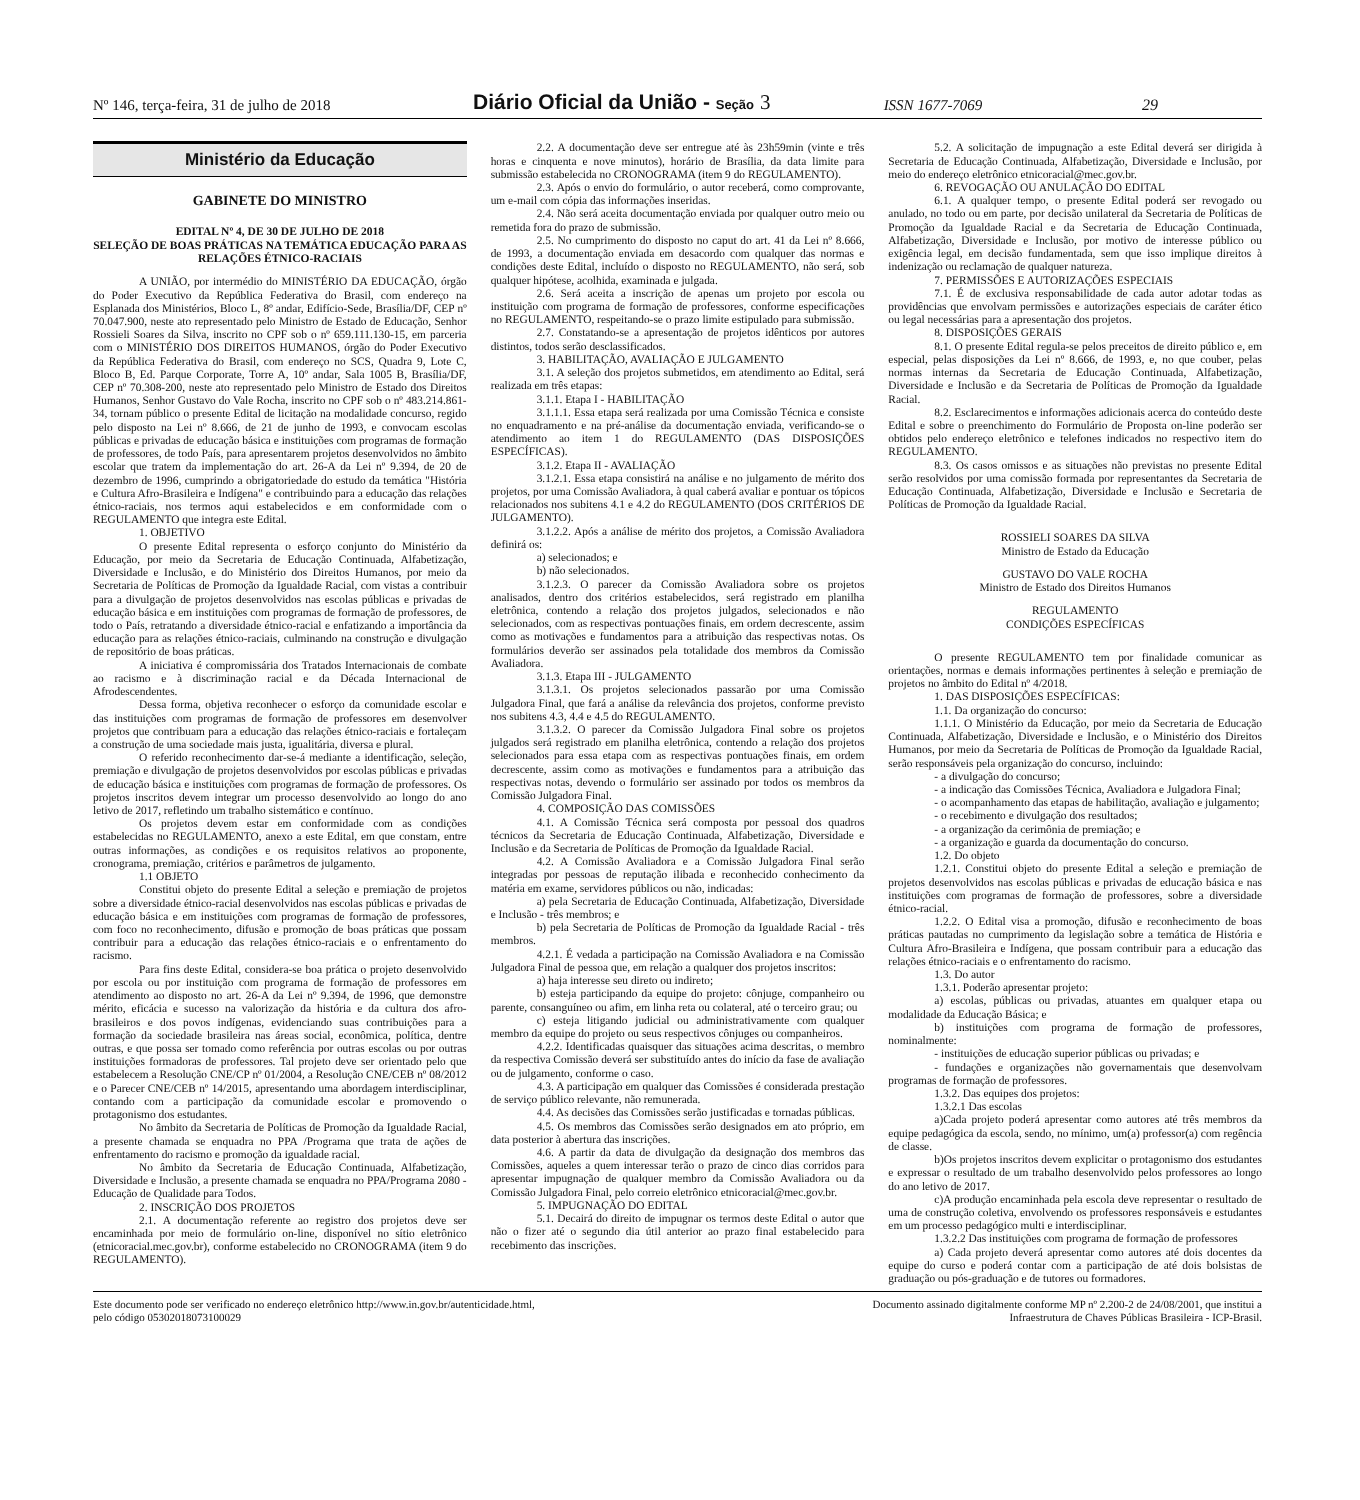Nº 146, terça-feira, 31 de julho de 2018
Diário Oficial da União - Seção 3
ISSN 1677-7069
29
Ministério da Educação
GABINETE DO MINISTRO
EDITAL Nº 4, DE 30 DE JULHO DE 2018
SELEÇÃO DE BOAS PRÁTICAS NA TEMÁTICA EDUCAÇÃO PARA AS RELAÇÕES ÉTNICO-RACIAIS
A UNIÃO, por intermédio do MINISTÉRIO DA EDUCAÇÃO, órgão do Poder Executivo da República Federativa do Brasil, com endereço na Esplanada dos Ministérios, Bloco L, 8º andar, Edifício-Sede, Brasília/DF, CEP nº 70.047.900, neste ato representado pelo Ministro de Estado de Educação, Senhor Rossieli Soares da Silva, inscrito no CPF sob o nº 659.111.130-15, em parceria com o MINISTÉRIO DOS DIREITOS HUMANOS, órgão do Poder Executivo da República Federativa do Brasil, com endereço no SCS, Quadra 9, Lote C, Bloco B, Ed. Parque Corporate, Torre A, 10º andar, Sala 1005 B, Brasília/DF, CEP nº 70.308-200, neste ato representado pelo Ministro de Estado dos Direitos Humanos, Senhor Gustavo do Vale Rocha, inscrito no CPF sob o nº 483.214.861-34, tornam público o presente Edital de licitação na modalidade concurso, regido pelo disposto na Lei nº 8.666, de 21 de junho de 1993, e convocam escolas públicas e privadas de educação básica e instituições com programas de formação de professores, de todo País, para apresentarem projetos desenvolvidos no âmbito escolar que tratem da implementação do art. 26-A da Lei nº 9.394, de 20 de dezembro de 1996, cumprindo a obrigatoriedade do estudo da temática "História e Cultura Afro-Brasileira e Indígena" e contribuindo para a educação das relações étnico-raciais, nos termos aqui estabelecidos e em conformidade com o REGULAMENTO que integra este Edital.
1. OBJETIVO
O presente Edital representa o esforço conjunto do Ministério da Educação, por meio da Secretaria de Educação Continuada, Alfabetização, Diversidade e Inclusão, e do Ministério dos Direitos Humanos, por meio da Secretaria de Políticas de Promoção da Igualdade Racial, com vistas a contribuir para a divulgação de projetos desenvolvidos nas escolas públicas e privadas de educação básica e em instituições com programas de formação de professores, de todo o País, retratando a diversidade étnico-racial e enfatizando a importância da educação para as relações étnico-raciais, culminando na construção e divulgação de repositório de boas práticas.
A iniciativa é compromissária dos Tratados Internacionais de combate ao racismo e à discriminação racial e da Década Internacional de Afrodescendentes.
Dessa forma, objetiva reconhecer o esforço da comunidade escolar e das instituições com programas de formação de professores em desenvolver projetos que contribuam para a educação das relações étnico-raciais e fortaleçam a construção de uma sociedade mais justa, igualitária, diversa e plural.
O referido reconhecimento dar-se-á mediante a identificação, seleção, premiação e divulgação de projetos desenvolvidos por escolas públicas e privadas de educação básica e instituições com programas de formação de professores. Os projetos inscritos devem integrar um processo desenvolvido ao longo do ano letivo de 2017, refletindo um trabalho sistemático e contínuo.
Os projetos devem estar em conformidade com as condições estabelecidas no REGULAMENTO, anexo a este Edital, em que constam, entre outras informações, as condições e os requisitos relativos ao proponente, cronograma, premiação, critérios e parâmetros de julgamento.
1.1 OBJETO
Constitui objeto do presente Edital a seleção e premiação de projetos sobre a diversidade étnico-racial desenvolvidos nas escolas públicas e privadas de educação básica e em instituições com programas de formação de professores, com foco no reconhecimento, difusão e promoção de boas práticas que possam contribuir para a educação das relações étnico-raciais e o enfrentamento do racismo.
Para fins deste Edital, considera-se boa prática o projeto desenvolvido por escola ou por instituição com programa de formação de professores em atendimento ao disposto no art. 26-A da Lei nº 9.394, de 1996, que demonstre mérito, eficácia e sucesso na valorização da história e da cultura dos afro-brasileiros e dos povos indígenas, evidenciando suas contribuições para a formação da sociedade brasileira nas áreas social, econômica, política, dentre outras, e que possa ser tomado como referência por outras escolas ou por outras instituições formadoras de professores. Tal projeto deve ser orientado pelo que estabelecem a Resolução CNE/CP nº 01/2004, a Resolução CNE/CEB nº 08/2012 e o Parecer CNE/CEB nº 14/2015, apresentando uma abordagem interdisciplinar, contando com a participação da comunidade escolar e promovendo o protagonismo dos estudantes.
No âmbito da Secretaria de Políticas de Promoção da Igualdade Racial, a presente chamada se enquadra no PPA /Programa que trata de ações de enfrentamento do racismo e promoção da igualdade racial.
No âmbito da Secretaria de Educação Continuada, Alfabetização, Diversidade e Inclusão, a presente chamada se enquadra no PPA/Programa 2080 - Educação de Qualidade para Todos.
2. INSCRIÇÃO DOS PROJETOS
2.1. A documentação referente ao registro dos projetos deve ser encaminhada por meio de formulário on-line, disponível no sítio eletrônico (etnicoracial.mec.gov.br), conforme estabelecido no CRONOGRAMA (item 9 do REGULAMENTO).
2.2. A documentação deve ser entregue até às 23h59min (vinte e três horas e cinquenta e nove minutos), horário de Brasília, da data limite para submissão estabelecida no CRONOGRAMA (item 9 do REGULAMENTO).
2.3. Após o envio do formulário, o autor receberá, como comprovante, um e-mail com cópia das informações inseridas.
2.4. Não será aceita documentação enviada por qualquer outro meio ou remetida fora do prazo de submissão.
2.5. No cumprimento do disposto no caput do art. 41 da Lei nº 8.666, de 1993, a documentação enviada em desacordo com qualquer das normas e condições deste Edital, incluído o disposto no REGULAMENTO, não será, sob qualquer hipótese, acolhida, examinada e julgada.
2.6. Será aceita a inscrição de apenas um projeto por escola ou instituição com programa de formação de professores, conforme especificações no REGULAMENTO, respeitando-se o prazo limite estipulado para submissão.
2.7. Constatando-se a apresentação de projetos idênticos por autores distintos, todos serão desclassificados.
3. HABILITAÇÃO, AVALIAÇÃO E JULGAMENTO
3.1. A seleção dos projetos submetidos, em atendimento ao Edital, será realizada em três etapas:
3.1.1. Etapa I - HABILITAÇÃO
3.1.1.1. Essa etapa será realizada por uma Comissão Técnica e consiste no enquadramento e na pré-análise da documentação enviada, verificando-se o atendimento ao item 1 do REGULAMENTO (DAS DISPOSIÇÕES ESPECÍFICAS).
3.1.2. Etapa II - AVALIAÇÃO
3.1.2.1. Essa etapa consistirá na análise e no julgamento de mérito dos projetos, por uma Comissão Avaliadora, à qual caberá avaliar e pontuar os tópicos relacionados nos subitens 4.1 e 4.2 do REGULAMENTO (DOS CRITÉRIOS DE JULGAMENTO).
3.1.2.2. Após a análise de mérito dos projetos, a Comissão Avaliadora definirá os:
a) selecionados; e
b) não selecionados.
3.1.2.3. O parecer da Comissão Avaliadora sobre os projetos analisados, dentro dos critérios estabelecidos, será registrado em planilha eletrônica, contendo a relação dos projetos julgados, selecionados e não selecionados, com as respectivas pontuações finais, em ordem decrescente, assim como as motivações e fundamentos para a atribuição das respectivas notas. Os formulários deverão ser assinados pela totalidade dos membros da Comissão Avaliadora.
3.1.3. Etapa III - JULGAMENTO
3.1.3.1. Os projetos selecionados passarão por uma Comissão Julgadora Final, que fará a análise da relevância dos projetos, conforme previsto nos subitens 4.3, 4.4 e 4.5 do REGULAMENTO.
3.1.3.2. O parecer da Comissão Julgadora Final sobre os projetos julgados será registrado em planilha eletrônica, contendo a relação dos projetos selecionados para essa etapa com as respectivas pontuações finais, em ordem decrescente, assim como as motivações e fundamentos para a atribuição das respectivas notas, devendo o formulário ser assinado por todos os membros da Comissão Julgadora Final.
4. COMPOSIÇÃO DAS COMISSÕES
4.1. A Comissão Técnica será composta por pessoal dos quadros técnicos da Secretaria de Educação Continuada, Alfabetização, Diversidade e Inclusão e da Secretaria de Políticas de Promoção da Igualdade Racial.
4.2. A Comissão Avaliadora e a Comissão Julgadora Final serão integradas por pessoas de reputação ilibada e reconhecido conhecimento da matéria em exame, servidores públicos ou não, indicadas:
a) pela Secretaria de Educação Continuada, Alfabetização, Diversidade e Inclusão - três membros; e
b) pela Secretaria de Políticas de Promoção da Igualdade Racial - três membros.
4.2.1. É vedada a participação na Comissão Avaliadora e na Comissão Julgadora Final de pessoa que, em relação a qualquer dos projetos inscritos:
a) haja interesse seu direto ou indireto;
b) esteja participando da equipe do projeto: cônjuge, companheiro ou parente, consanguíneo ou afim, em linha reta ou colateral, até o terceiro grau; ou
c) esteja litigando judicial ou administrativamente com qualquer membro da equipe do projeto ou seus respectivos cônjuges ou companheiros.
4.2.2. Identificadas quaisquer das situações acima descritas, o membro da respectiva Comissão deverá ser substituído antes do início da fase de avaliação ou de julgamento, conforme o caso.
4.3. A participação em qualquer das Comissões é considerada prestação de serviço público relevante, não remunerada.
4.4. As decisões das Comissões serão justificadas e tornadas públicas.
4.5. Os membros das Comissões serão designados em ato próprio, em data posterior à abertura das inscrições.
4.6. A partir da data de divulgação da designação dos membros das Comissões, aqueles a quem interessar terão o prazo de cinco dias corridos para apresentar impugnação de qualquer membro da Comissão Avaliadora ou da Comissão Julgadora Final, pelo correio eletrônico etnicoracial@mec.gov.br.
5. IMPUGNAÇÃO DO EDITAL
5.1. Decairá do direito de impugnar os termos deste Edital o autor que não o fizer até o segundo dia útil anterior ao prazo final estabelecido para recebimento das inscrições.
5.2. A solicitação de impugnação a este Edital deverá ser dirigida à Secretaria de Educação Continuada, Alfabetização, Diversidade e Inclusão, por meio do endereço eletrônico etnicoracial@mec.gov.br.
6. REVOGAÇÃO OU ANULAÇÃO DO EDITAL
6.1. A qualquer tempo, o presente Edital poderá ser revogado ou anulado, no todo ou em parte, por decisão unilateral da Secretaria de Políticas de Promoção da Igualdade Racial e da Secretaria de Educação Continuada, Alfabetização, Diversidade e Inclusão, por motivo de interesse público ou exigência legal, em decisão fundamentada, sem que isso implique direitos à indenização ou reclamação de qualquer natureza.
7. PERMISSÕES E AUTORIZAÇÕES ESPECIAIS
7.1. É de exclusiva responsabilidade de cada autor adotar todas as providências que envolvam permissões e autorizações especiais de caráter ético ou legal necessárias para a apresentação dos projetos.
8. DISPOSIÇÕES GERAIS
8.1. O presente Edital regula-se pelos preceitos de direito público e, em especial, pelas disposições da Lei nº 8.666, de 1993, e, no que couber, pelas normas internas da Secretaria de Educação Continuada, Alfabetização, Diversidade e Inclusão e da Secretaria de Políticas de Promoção da Igualdade Racial.
8.2. Esclarecimentos e informações adicionais acerca do conteúdo deste Edital e sobre o preenchimento do Formulário de Proposta on-line poderão ser obtidos pelo endereço eletrônico e telefones indicados no respectivo item do REGULAMENTO.
8.3. Os casos omissos e as situações não previstas no presente Edital serão resolvidos por uma comissão formada por representantes da Secretaria de Educação Continuada, Alfabetização, Diversidade e Inclusão e Secretaria de Políticas de Promoção da Igualdade Racial.
ROSSIELI SOARES DA SILVA
Ministro de Estado da Educação
GUSTAVO DO VALE ROCHA
Ministro de Estado dos Direitos Humanos
REGULAMENTO
CONDIÇÕES ESPECÍFICAS
O presente REGULAMENTO tem por finalidade comunicar as orientações, normas e demais informações pertinentes à seleção e premiação de projetos no âmbito do Edital nº 4/2018.
1. DAS DISPOSIÇÕES ESPECÍFICAS:
1.1. Da organização do concurso:
1.1.1. O Ministério da Educação, por meio da Secretaria de Educação Continuada, Alfabetização, Diversidade e Inclusão, e o Ministério dos Direitos Humanos, por meio da Secretaria de Políticas de Promoção da Igualdade Racial, serão responsáveis pela organização do concurso, incluindo:
- a divulgação do concurso;
- a indicação das Comissões Técnica, Avaliadora e Julgadora Final;
- o acompanhamento das etapas de habilitação, avaliação e julgamento;
- o recebimento e divulgação dos resultados;
- a organização da cerimônia de premiação; e
- a organização e guarda da documentação do concurso.
1.2. Do objeto
1.2.1. Constitui objeto do presente Edital a seleção e premiação de projetos desenvolvidos nas escolas públicas e privadas de educação básica e nas instituições com programas de formação de professores, sobre a diversidade étnico-racial.
1.2.2. O Edital visa a promoção, difusão e reconhecimento de boas práticas pautadas no cumprimento da legislação sobre a temática de História e Cultura Afro-Brasileira e Indígena, que possam contribuir para a educação das relações étnico-raciais e o enfrentamento do racismo.
1.3. Do autor
1.3.1. Poderão apresentar projeto:
a) escolas, públicas ou privadas, atuantes em qualquer etapa ou modalidade da Educação Básica; e
b) instituições com programa de formação de professores, nominalmente:
- instituições de educação superior públicas ou privadas; e
- fundações e organizações não governamentais que desenvolvam programas de formação de professores.
1.3.2. Das equipes dos projetos:
1.3.2.1 Das escolas
a)Cada projeto poderá apresentar como autores até três membros da equipe pedagógica da escola, sendo, no mínimo, um(a) professor(a) com regência de classe.
b)Os projetos inscritos devem explicitar o protagonismo dos estudantes e expressar o resultado de um trabalho desenvolvido pelos professores ao longo do ano letivo de 2017.
c)A produção encaminhada pela escola deve representar o resultado de uma de construção coletiva, envolvendo os professores responsáveis e estudantes em um processo pedagógico multi e interdisciplinar.
1.3.2.2 Das instituições com programa de formação de professores
a) Cada projeto deverá apresentar como autores até dois docentes da equipe do curso e poderá contar com a participação de até dois bolsistas de graduação ou pós-graduação e de tutores ou formadores.
Este documento pode ser verificado no endereço eletrônico http://www.in.gov.br/autenticidade.html,
pelo código 05302018073100029
Documento assinado digitalmente conforme MP nº 2.200-2 de 24/08/2001, que institui a
Infraestrutura de Chaves Públicas Brasileira - ICP-Brasil.